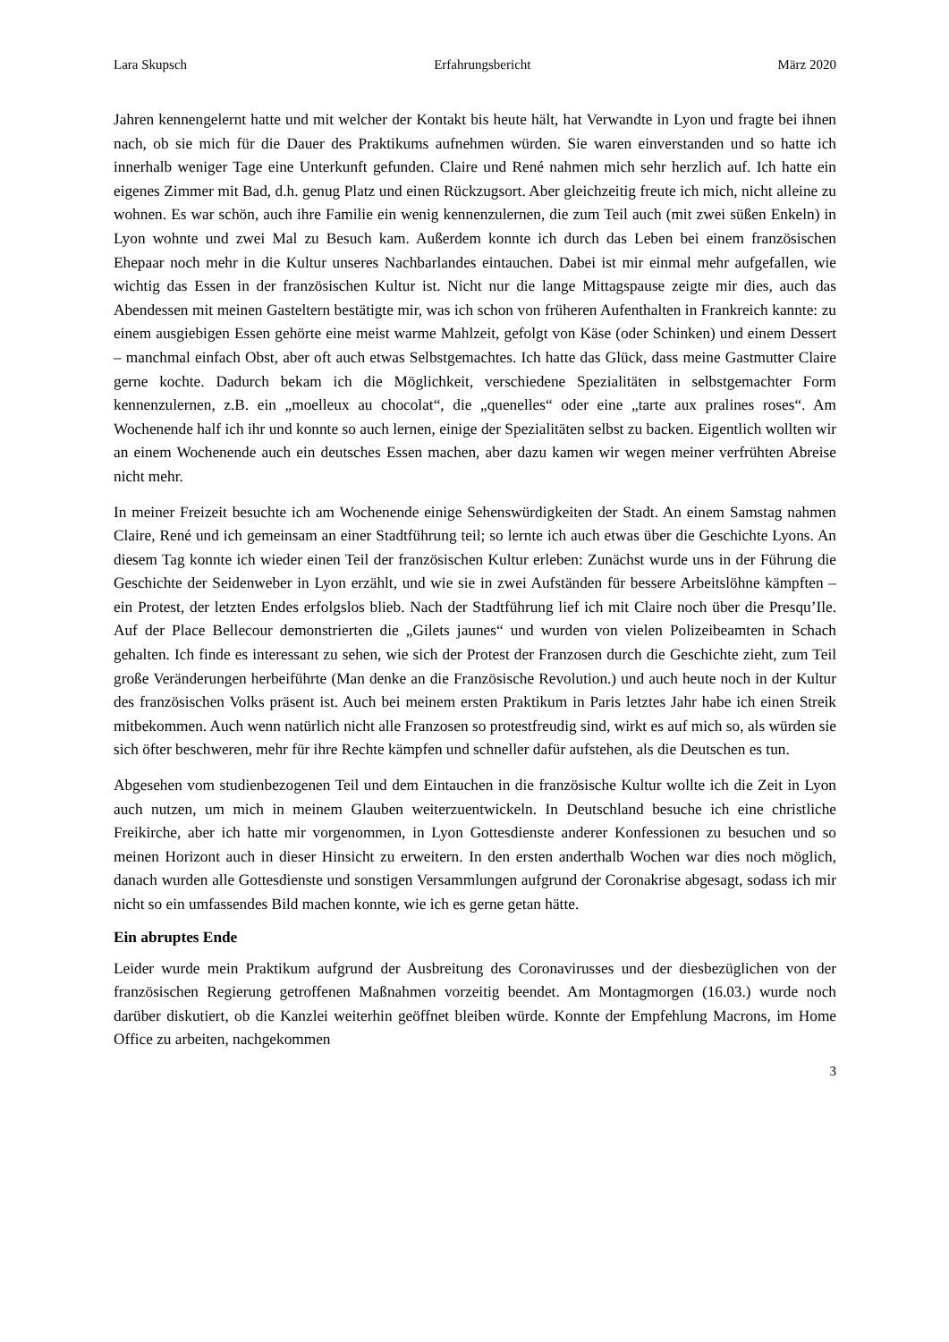Lara Skupsch Erfahrungsbericht März 2020
Jahren kennengelernt hatte und mit welcher der Kontakt bis heute hält, hat Verwandte in Lyon und fragte bei ihnen nach, ob sie mich für die Dauer des Praktikums aufnehmen würden. Sie waren einverstanden und so hatte ich innerhalb weniger Tage eine Unterkunft gefunden. Claire und René nahmen mich sehr herzlich auf. Ich hatte ein eigenes Zimmer mit Bad, d.h. genug Platz und einen Rückzugsort. Aber gleichzeitig freute ich mich, nicht alleine zu wohnen. Es war schön, auch ihre Familie ein wenig kennenzulernen, die zum Teil auch (mit zwei süßen Enkeln) in Lyon wohnte und zwei Mal zu Besuch kam. Außerdem konnte ich durch das Leben bei einem französischen Ehepaar noch mehr in die Kultur unseres Nachbarlandes eintauchen. Dabei ist mir einmal mehr aufgefallen, wie wichtig das Essen in der französischen Kultur ist. Nicht nur die lange Mittagspause zeigte mir dies, auch das Abendessen mit meinen Gasteltern bestätigte mir, was ich schon von früheren Aufenthalten in Frankreich kannte: zu einem ausgiebigen Essen gehörte eine meist warme Mahlzeit, gefolgt von Käse (oder Schinken) und einem Dessert – manchmal einfach Obst, aber oft auch etwas Selbstgemachtes. Ich hatte das Glück, dass meine Gastmutter Claire gerne kochte. Dadurch bekam ich die Möglichkeit, verschiedene Spezialitäten in selbstgemachter Form kennenzulernen, z.B. ein „moelleux au chocolat“, die „quenelles“ oder eine „tarte aux pralines roses“. Am Wochenende half ich ihr und konnte so auch lernen, einige der Spezialitäten selbst zu backen. Eigentlich wollten wir an einem Wochenende auch ein deutsches Essen machen, aber dazu kamen wir wegen meiner verfrühten Abreise nicht mehr.
In meiner Freizeit besuchte ich am Wochenende einige Sehenswürdigkeiten der Stadt. An einem Samstag nahmen Claire, René und ich gemeinsam an einer Stadtführung teil; so lernte ich auch etwas über die Geschichte Lyons. An diesem Tag konnte ich wieder einen Teil der französischen Kultur erleben: Zunächst wurde uns in der Führung die Geschichte der Seidenweber in Lyon erzählt, und wie sie in zwei Aufständen für bessere Arbeitslöhne kämpften – ein Protest, der letzten Endes erfolgslos blieb. Nach der Stadtführung lief ich mit Claire noch über die Presqu’Ile. Auf der Place Bellecour demonstrierten die „Gilets jaunes“ und wurden von vielen Polizeibeamten in Schach gehalten. Ich finde es interessant zu sehen, wie sich der Protest der Franzosen durch die Geschichte zieht, zum Teil große Veränderungen herbeiführte (Man denke an die Französische Revolution.) und auch heute noch in der Kultur des französischen Volks präsent ist. Auch bei meinem ersten Praktikum in Paris letztes Jahr habe ich einen Streik mitbekommen. Auch wenn natürlich nicht alle Franzosen so protestfreudig sind, wirkt es auf mich so, als würden sie sich öfter beschweren, mehr für ihre Rechte kämpfen und schneller dafür aufstehen, als die Deutschen es tun.
Abgesehen vom studienbezogenen Teil und dem Eintauchen in die französische Kultur wollte ich die Zeit in Lyon auch nutzen, um mich in meinem Glauben weiterzuentwickeln. In Deutschland besuche ich eine christliche Freikirche, aber ich hatte mir vorgenommen, in Lyon Gottesdienste anderer Konfessionen zu besuchen und so meinen Horizont auch in dieser Hinsicht zu erweitern. In den ersten anderthalb Wochen war dies noch möglich, danach wurden alle Gottesdienste und sonstigen Versammlungen aufgrund der Coronakrise abgesagt, sodass ich mir nicht so ein umfassendes Bild machen konnte, wie ich es gerne getan hätte.
Ein abruptes Ende
Leider wurde mein Praktikum aufgrund der Ausbreitung des Coronavirusses und der diesbezüglichen von der französischen Regierung getroffenen Maßnahmen vorzeitig beendet. Am Montagmorgen (16.03.) wurde noch darüber diskutiert, ob die Kanzlei weiterhin geöffnet bleiben würde. Konnte der Empfehlung Macrons, im Home Office zu arbeiten, nachgekommen
3